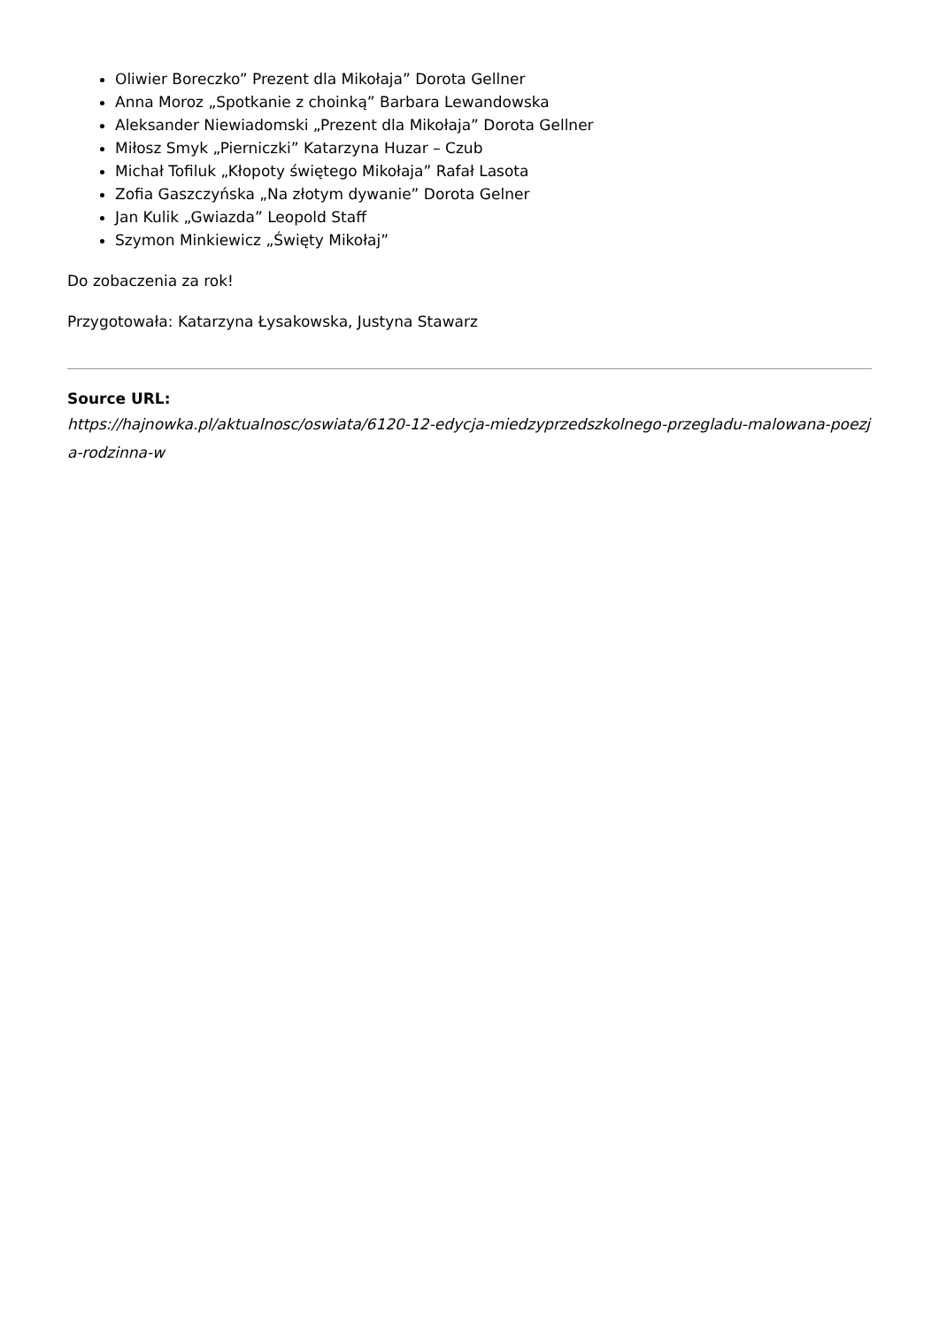Oliwier Boreczko” Prezent dla Mikołaja” Dorota Gellner
Anna Moroz „Spotkanie z choinką” Barbara Lewandowska
Aleksander Niewiadomski „Prezent dla Mikołaja” Dorota Gellner
Miłosz Smyk „Pierniczki” Katarzyna Huzar – Czub
Michał Tofiluk „Kłopoty świętego Mikołaja” Rafał Lasota
Zofia Gaszczyńska „Na złotym dywanie” Dorota Gelner
Jan Kulik „Gwiazda” Leopold Staff
Szymon Minkiewicz „Święty Mikołaj”
Do zobaczenia za rok!
Przygotowała: Katarzyna Łysakowska, Justyna Stawarz
Source URL:
https://hajnowka.pl/aktualnosc/oswiata/6120-12-edycja-miedzyprzedszkolnego-przegladu-malowana-poezja-rodzinna-w